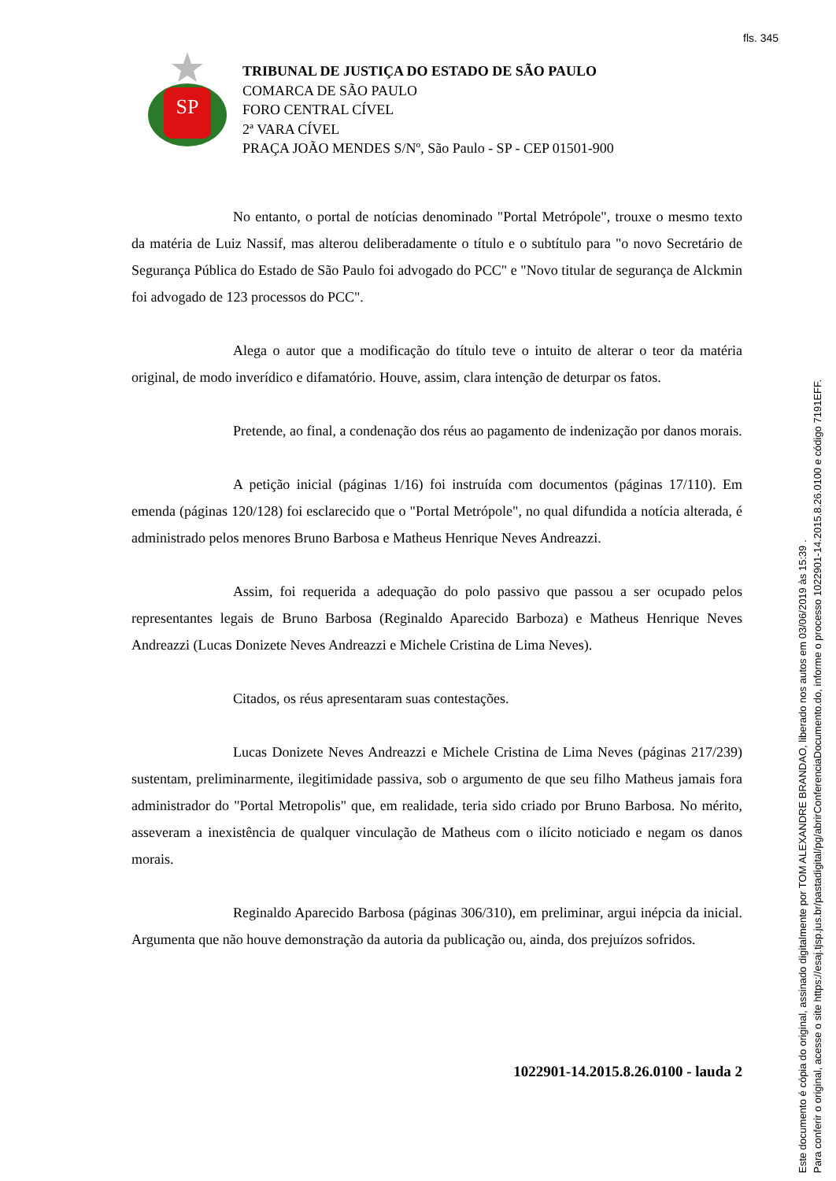fls. 345
SP
TRIBUNAL DE JUSTIÇA DO ESTADO DE SÃO PAULO
COMARCA DE SÃO PAULO
FORO CENTRAL CÍVEL
2ª VARA CÍVEL
PRAÇA JOÃO MENDES S/Nº, São Paulo - SP - CEP 01501-900
No entanto, o portal de notícias denominado "Portal Metrópole", trouxe o mesmo texto da matéria de Luiz Nassif, mas alterou deliberadamente o título e o subtítulo para "o novo Secretário de Segurança Pública do Estado de São Paulo foi advogado do PCC" e "Novo titular de segurança de Alckmin foi advogado de 123 processos do PCC".
Alega o autor que a modificação do título teve o intuito de alterar o teor da matéria original, de modo inverídico e difamatório. Houve, assim, clara intenção de deturpar os fatos.
Pretende, ao final, a condenação dos réus ao pagamento de indenização por danos morais.
A petição inicial (páginas 1/16) foi instruída com documentos (páginas 17/110). Em emenda (páginas 120/128) foi esclarecido que o "Portal Metrópole", no qual difundida a notícia alterada, é administrado pelos menores Bruno Barbosa e Matheus Henrique Neves Andreazzi.
Assim, foi requerida a adequação do polo passivo que passou a ser ocupado pelos representantes legais de Bruno Barbosa (Reginaldo Aparecido Barboza) e Matheus Henrique Neves Andreazzi (Lucas Donizete Neves Andreazzi e Michele Cristina de Lima Neves).
Citados, os réus apresentaram suas contestações.
Lucas Donizete Neves Andreazzi e Michele Cristina de Lima Neves (páginas 217/239) sustentam, preliminarmente, ilegitimidade passiva, sob o argumento de que seu filho Matheus jamais fora administrador do "Portal Metropolis" que, em realidade, teria sido criado por Bruno Barbosa. No mérito, asseveram a inexistência de qualquer vinculação de Matheus com o ilícito noticiado e negam os danos morais.
Reginaldo Aparecido Barbosa (páginas 306/310), em preliminar, argui inépcia da inicial. Argumenta que não houve demonstração da autoria da publicação ou, ainda, dos prejuízos sofridos.
1022901-14.2015.8.26.0100 - lauda 2
Este documento é cópia do original, assinado digitalmente por TOM ALEXANDRE BRANDAO, liberado nos autos em 03/06/2019 às 15:39 .
Para conferir o original, acesse o site https://esaj.tjsp.jus.br/pastadigital/pg/abrirConferenciaDocumento.do, informe o processo 1022901-14.2015.8.26.0100 e código 7191EFF.